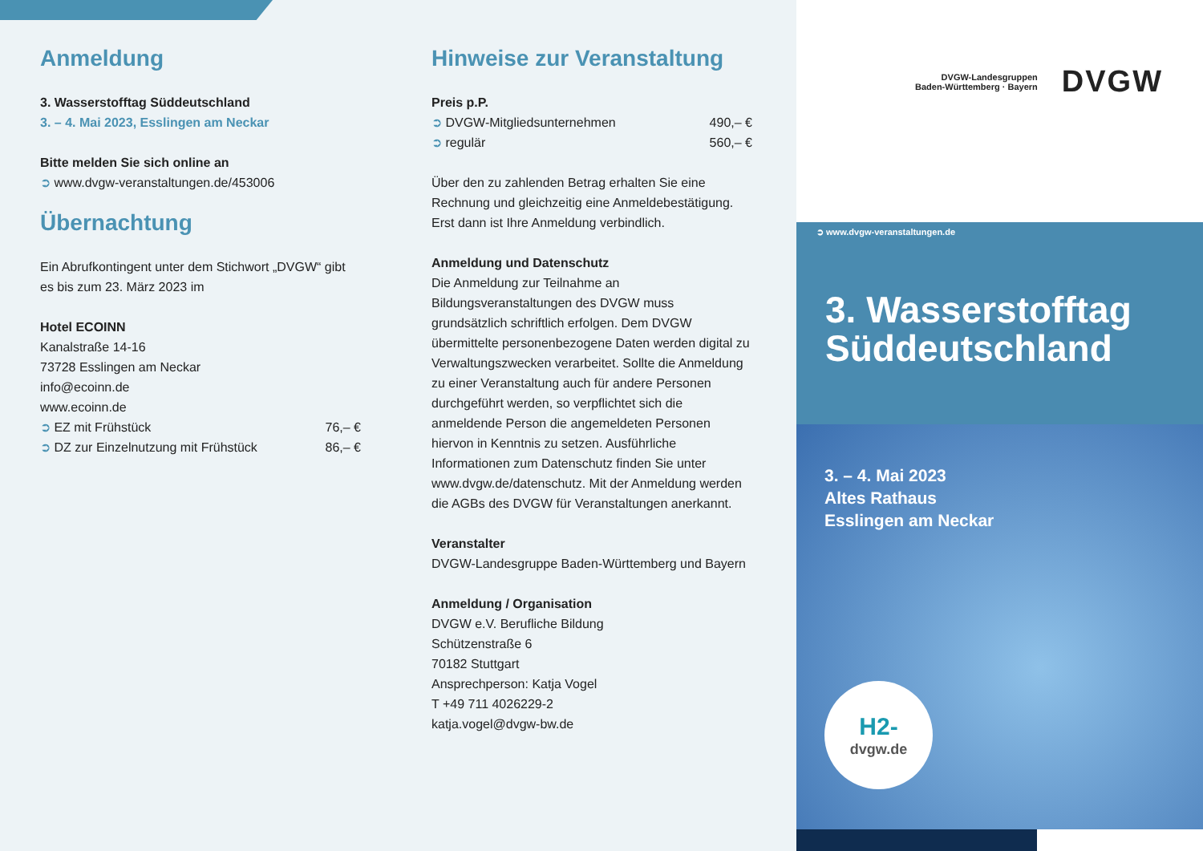Anmeldung
3. Wasserstofftag Süddeutschland
3. – 4. Mai 2023, Esslingen am Neckar
Bitte melden Sie sich online an
➲ www.dvgw-veranstaltungen.de/453006
Übernachtung
Ein Abrufkontingent unter dem Stichwort „DVGW“ gibt es bis zum 23. März 2023 im
Hotel ECOINN
Kanalstraße 14-16
73728 Esslingen am Neckar
info@ecoinn.de
www.ecoinn.de
➲ EZ mit Frühstück 76,– €
➲ DZ zur Einzelnutzung mit Frühstück 86,– €
Hinweise zur Veranstaltung
Preis p.P.
➲ DVGW-Mitgliedsunternehmen 490,– €
➲ regulär 560,– €
Über den zu zahlenden Betrag erhalten Sie eine Rechnung und gleichzeitig eine Anmeldebestätigung. Erst dann ist Ihre Anmeldung verbindlich.
Anmeldung und Datenschutz
Die Anmeldung zur Teilnahme an Bildungsveranstaltungen des DVGW muss grundsätzlich schriftlich erfolgen. Dem DVGW übermittelte personenbezogene Daten werden digital zu Verwaltungszwecken verarbeitet. Sollte die Anmeldung zu einer Veranstaltung auch für andere Personen durchgeführt werden, so verpflichtet sich die anmeldende Person die angemeldeten Personen hiervon in Kenntnis zu setzen. Ausführliche Informationen zum Datenschutz finden Sie unter www.dvgw.de/datenschutz. Mit der Anmeldung werden die AGBs des DVGW für Veranstaltungen anerkannt.
Veranstalter
DVGW-Landesgruppe Baden-Württemberg und Bayern
Anmeldung / Organisation
DVGW e.V. Berufliche Bildung
Schützenstraße 6
70182 Stuttgart
Ansprechperson: Katja Vogel
T +49 711 4026229-2
katja.vogel@dvgw-bw.de
DVGW-Landesgruppen
Baden-Württemberg · Bayern
DVGW
➲ www.dvgw-veranstaltungen.de
3. Wasserstofftag Süddeutschland
3. – 4. Mai 2023
Altes Rathaus
Esslingen am Neckar
H2-
dvgw.de